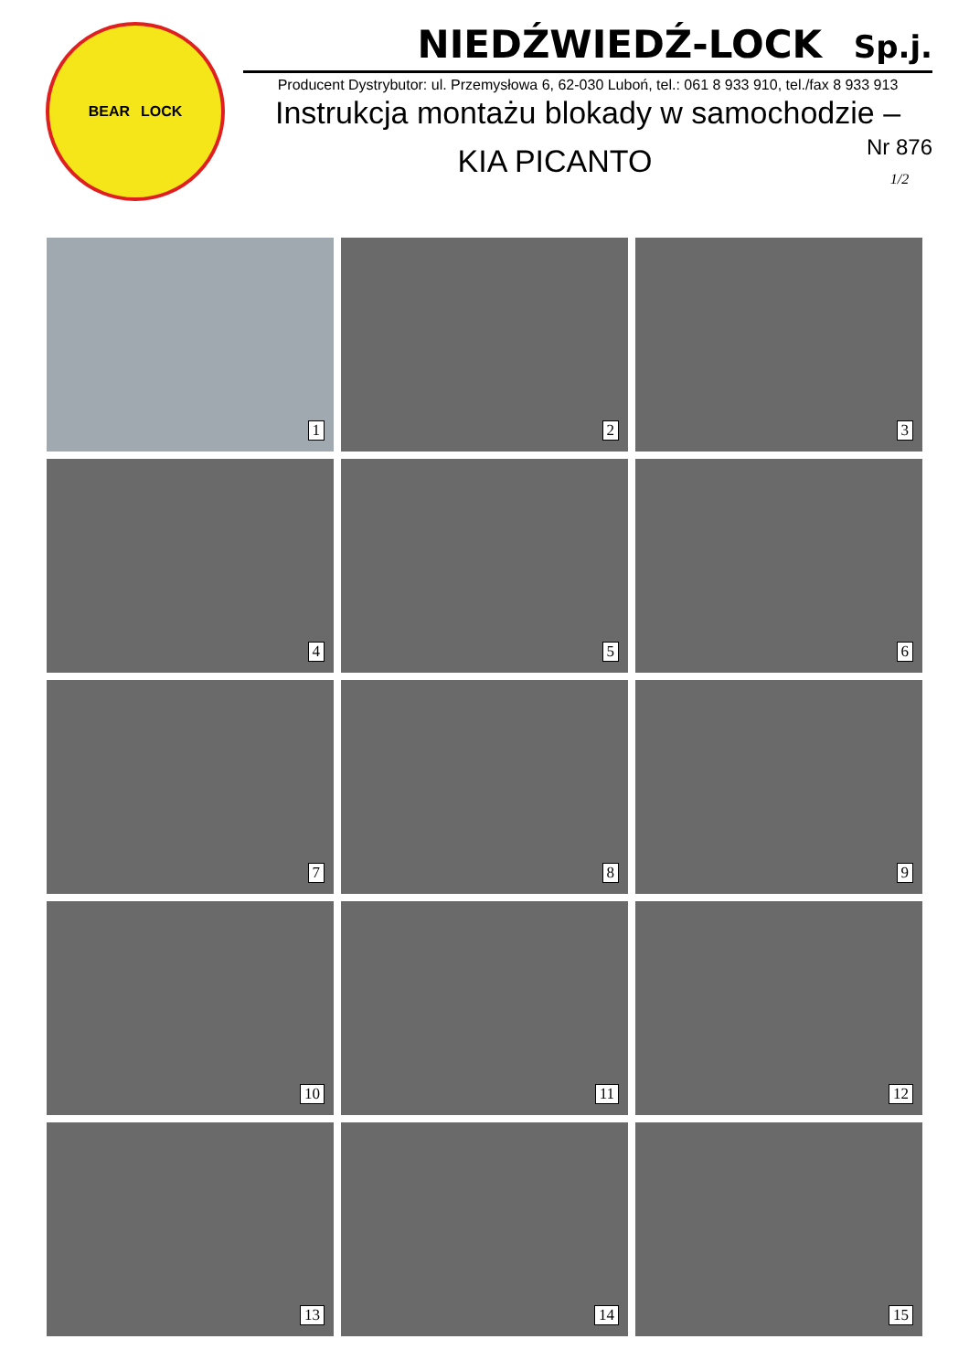BEAR LOCK
NIEDŹWIEDŹ-LOCK Sp.j.
Producent Dystrybutor: ul. Przemysłowa 6, 62-030 Luboń, tel.: 061 8 933 910, tel./fax 8 933 913
Instrukcja montażu blokady w samochodzie –
KIA PICANTO
Nr 876
1/2
1
2
3
4
5
6
7
8
9
10
11
12
13
14
15